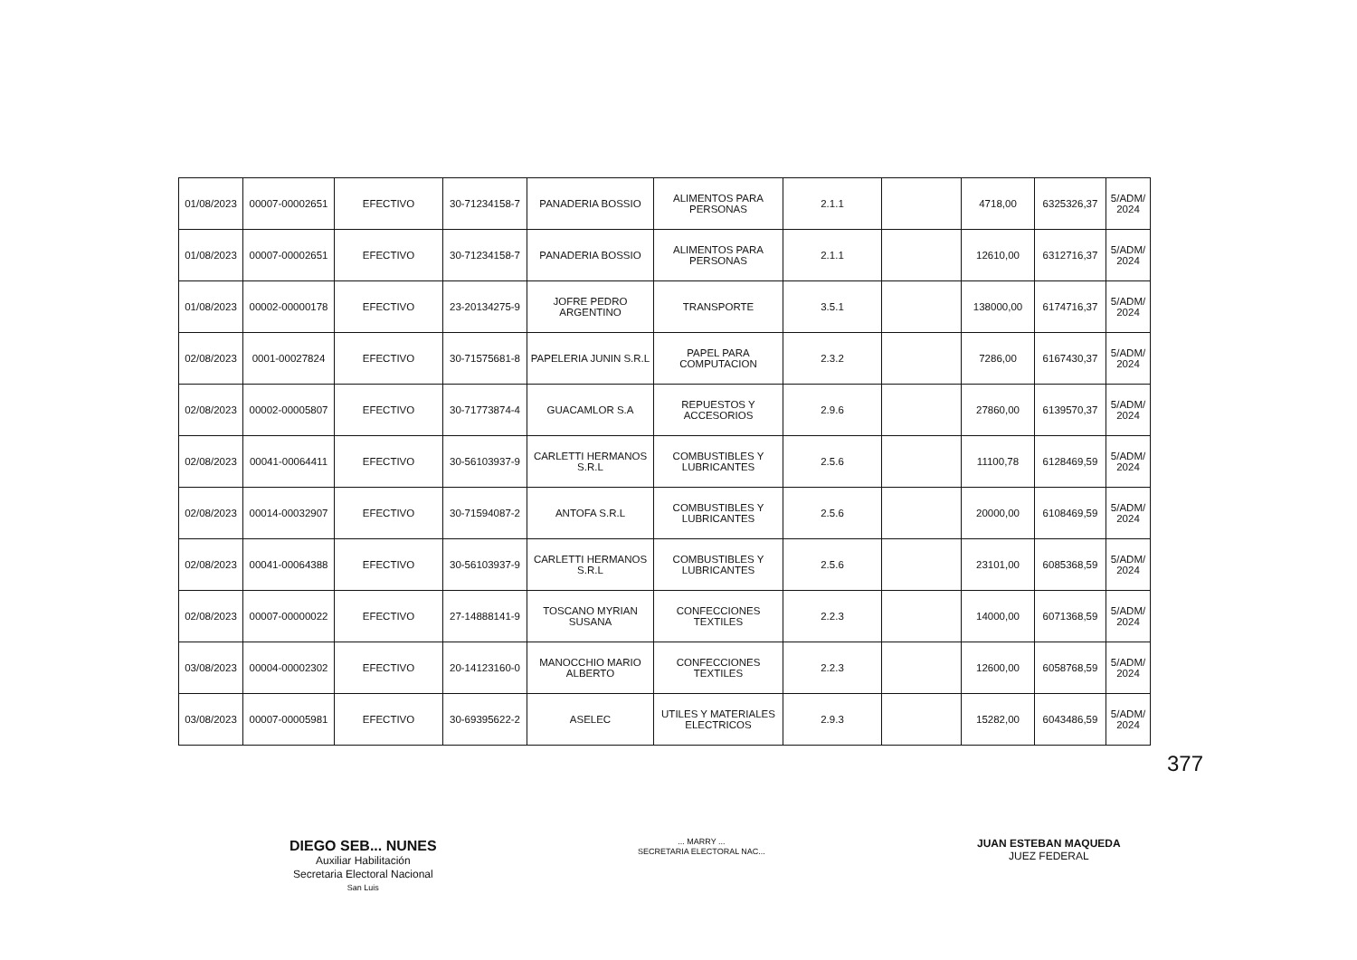| 01/08/2023 | 00007-00002651 | EFECTIVO | 30-71234158-7 | PANADERIA BOSSIO | ALIMENTOS PARA PERSONAS | 2.1.1 | | 4718,00 | 6325326,37 | 5/ADM/ 2024 |
| 01/08/2023 | 00007-00002651 | EFECTIVO | 30-71234158-7 | PANADERIA BOSSIO | ALIMENTOS PARA PERSONAS | 2.1.1 | | 12610,00 | 6312716,37 | 5/ADM/ 2024 |
| 01/08/2023 | 00002-00000178 | EFECTIVO | 23-20134275-9 | JOFRE PEDRO ARGENTINO | TRANSPORTE | 3.5.1 | | 138000,00 | 6174716,37 | 5/ADM/ 2024 |
| 02/08/2023 | 0001-00027824 | EFECTIVO | 30-71575681-8 | PAPELERIA JUNIN S.R.L | PAPEL PARA COMPUTACION | 2.3.2 | | 7286,00 | 6167430,37 | 5/ADM/ 2024 |
| 02/08/2023 | 00002-00005807 | EFECTIVO | 30-71773874-4 | GUACAMLOR S.A | REPUESTOS Y ACCESORIOS | 2.9.6 | | 27860,00 | 6139570,37 | 5/ADM/ 2024 |
| 02/08/2023 | 00041-00064411 | EFECTIVO | 30-56103937-9 | CARLETTI HERMANOS S.R.L | COMBUSTIBLES Y LUBRICANTES | 2.5.6 | | 11100,78 | 6128469,59 | 5/ADM/ 2024 |
| 02/08/2023 | 00014-00032907 | EFECTIVO | 30-71594087-2 | ANTOFA S.R.L | COMBUSTIBLES Y LUBRICANTES | 2.5.6 | | 20000,00 | 6108469,59 | 5/ADM/ 2024 |
| 02/08/2023 | 00041-00064388 | EFECTIVO | 30-56103937-9 | CARLETTI HERMANOS S.R.L | COMBUSTIBLES Y LUBRICANTES | 2.5.6 | | 23101,00 | 6085368,59 | 5/ADM/ 2024 |
| 02/08/2023 | 00007-00000022 | EFECTIVO | 27-14888141-9 | TOSCANO MYRIAN SUSANA | CONFECCIONES TEXTILES | 2.2.3 | | 14000,00 | 6071368,59 | 5/ADM/ 2024 |
| 03/08/2023 | 00004-00002302 | EFECTIVO | 20-14123160-0 | MANOCCHIO MARIO ALBERTO | CONFECCIONES TEXTILES | 2.2.3 | | 12600,00 | 6058768,59 | 5/ADM/ 2024 |
| 03/08/2023 | 00007-00005981 | EFECTIVO | 30-69395622-2 | ASELEC | UTILES Y MATERIALES ELECTRICOS | 2.9.3 | | 15282,00 | 6043486,59 | 5/ADM/ 2024 |
DIEGO SEB... NUNES
Auxiliar Habilitación
Secretaria Electoral Nacional
San Luis
... MARRY ...
SECRETARIA ELECTORAL NAC...
JUAN ESTEBAN MAQUEDA
JUEZ FEDERAL
377